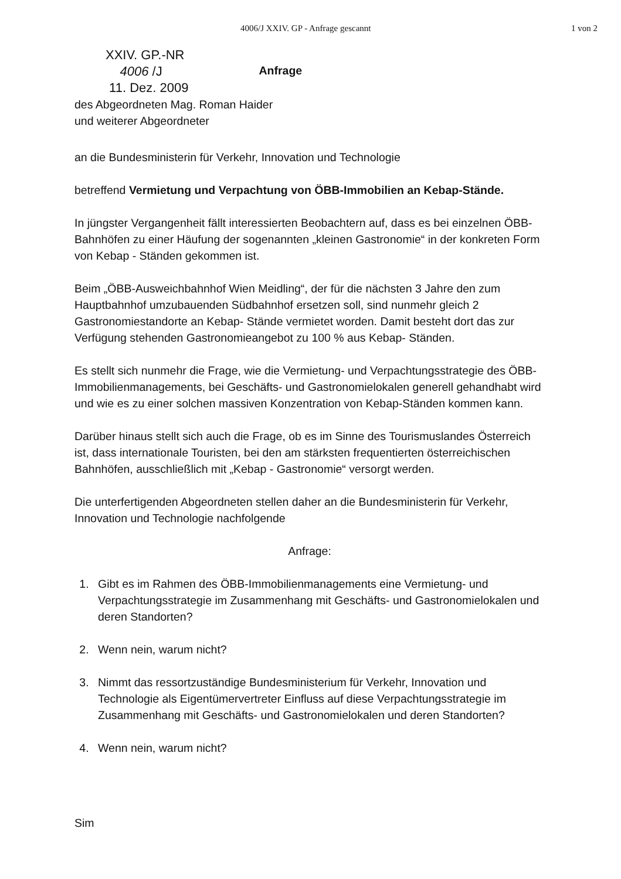4006/J XXIV. GP - Anfrage gescannt 1 von 2
XXIV. GP.-NR
4006 /J
11. Dez. 2009
Anfrage
des Abgeordneten Mag. Roman Haider
und weiterer Abgeordneter
an die Bundesministerin für Verkehr, Innovation und Technologie
betreffend Vermietung und Verpachtung von ÖBB-Immobilien an Kebap-Stände.
In jüngster Vergangenheit fällt interessierten Beobachtern auf, dass es bei einzelnen ÖBB-Bahnhöfen zu einer Häufung der sogenannten „kleinen Gastronomie“ in der konkreten Form von Kebap - Ständen gekommen ist.
Beim „ÖBB-Ausweichbahnhof Wien Meidling“, der für die nächsten 3 Jahre den zum Hauptbahnhof umzubauenden Südbahnhof ersetzen soll, sind nunmehr gleich 2 Gastronomiestandorte an Kebap- Stände vermietet worden. Damit besteht dort das zur Verfügung stehenden Gastronomieangebot zu 100 % aus Kebap- Ständen.
Es stellt sich nunmehr die Frage, wie die Vermietung- und Verpachtungsstrategie des ÖBB-Immobilienmanagements, bei Geschäfts- und Gastronomielokalen generell gehandhabt wird und wie es zu einer solchen massiven Konzentration von Kebap-Ständen kommen kann.
Darüber hinaus stellt sich auch die Frage, ob es im Sinne des Tourismuslandes Österreich ist, dass internationale Touristen, bei den am stärksten frequentierten österreichischen Bahnhöfen, ausschließlich mit „Kebap - Gastronomie“ versorgt werden.
Die unterfertigenden Abgeordneten stellen daher an die Bundesministerin für Verkehr, Innovation und Technologie nachfolgende
Anfrage:
1. Gibt es im Rahmen des ÖBB-Immobilienmanagements eine Vermietung- und Verpachtungsstrategie im Zusammenhang mit Geschäfts- und Gastronomielokalen und deren Standorten?
2. Wenn nein, warum nicht?
3. Nimmt das ressortzuständige Bundesministerium für Verkehr, Innovation und Technologie als Eigentümervertreter Einfluss auf diese Verpachtungsstrategie im Zusammenhang mit Geschäfts- und Gastronomielokalen und deren Standorten?
4. Wenn nein, warum nicht?
Sim